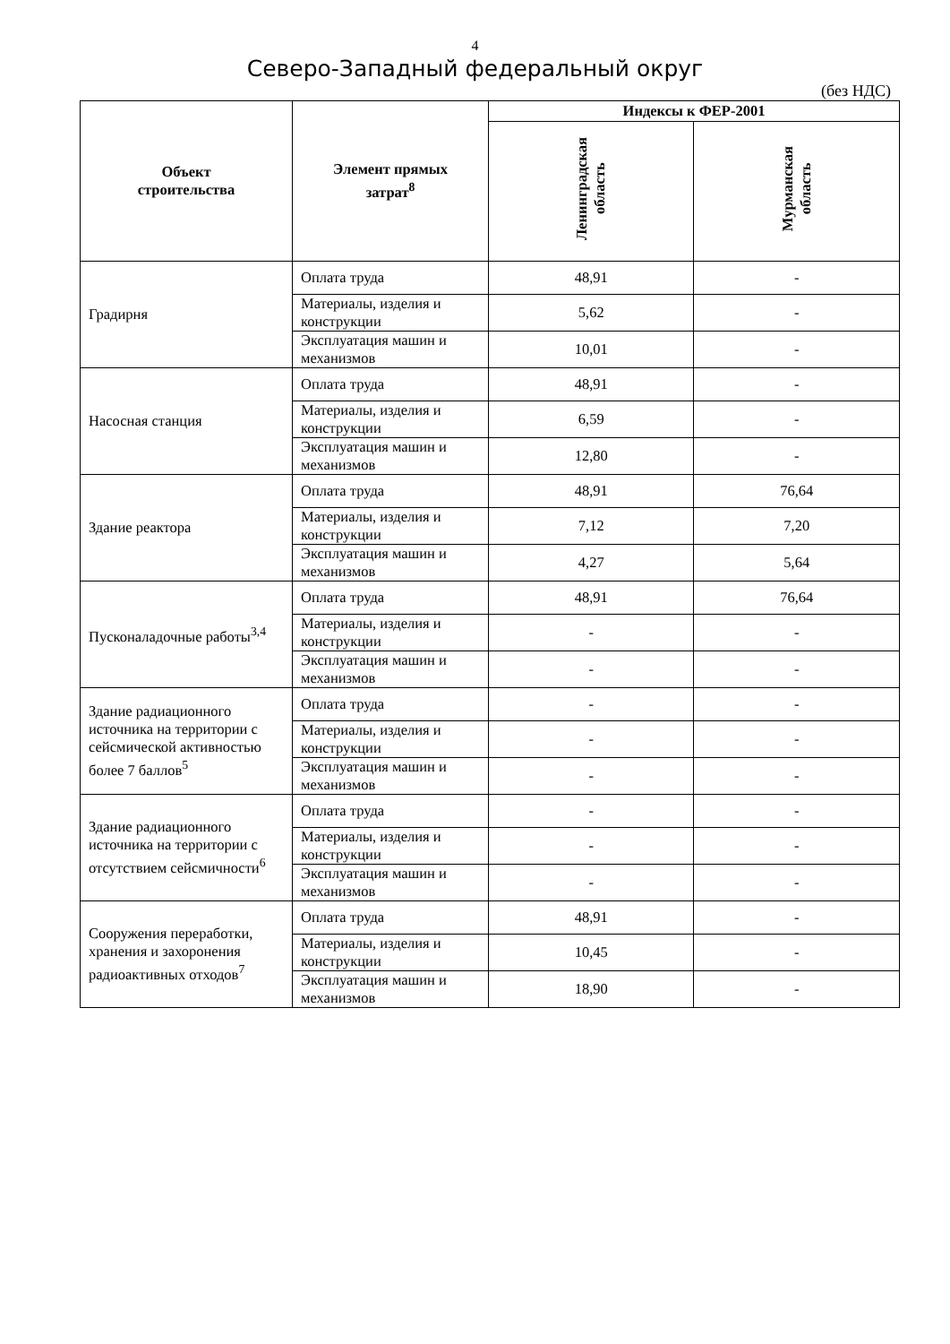4
Северо-Западный федеральный округ
(без НДС)
| Объект строительства | Элемент прямых затрат<sup>8</sup> | Индексы к ФЕР-2001 | |
| --- | --- | --- | --- |
| | | Ленинградская область | Мурманская область |
| Градирня | Оплата труда | 48,91 | - |
| | Материалы, изделия и конструкции | 5,62 | - |
| | Эксплуатация машин и механизмов | 10,01 | - |
| Насосная станция | Оплата труда | 48,91 | - |
| | Материалы, изделия и конструкции | 6,59 | - |
| | Эксплуатация машин и механизмов | 12,80 | - |
| Здание реактора | Оплата труда | 48,91 | 76,64 |
| | Материалы, изделия и конструкции | 7,12 | 7,20 |
| | Эксплуатация машин и механизмов | 4,27 | 5,64 |
| Пусконаладочные работы<sup>3,4</sup> | Оплата труда | 48,91 | 76,64 |
| | Материалы, изделия и конструкции | - | - |
| | Эксплуатация машин и механизмов | - | - |
| Здание радиационного источника на территории с сейсмической активностью более 7 баллов<sup>5</sup> | Оплата труда | - | - |
| | Материалы, изделия и конструкции | - | - |
| | Эксплуатация машин и механизмов | - | - |
| Здание радиационного источника на территории с отсутствием сейсмичности<sup>6</sup> | Оплата труда | - | - |
| | Материалы, изделия и конструкции | - | - |
| | Эксплуатация машин и механизмов | - | - |
| Сооружения переработки, хранения и захоронения радиоактивных отходов<sup>7</sup> | Оплата труда | 48,91 | - |
| | Материалы, изделия и конструкции | 10,45 | - |
| | Эксплуатация машин и механизмов | 18,90 | - |